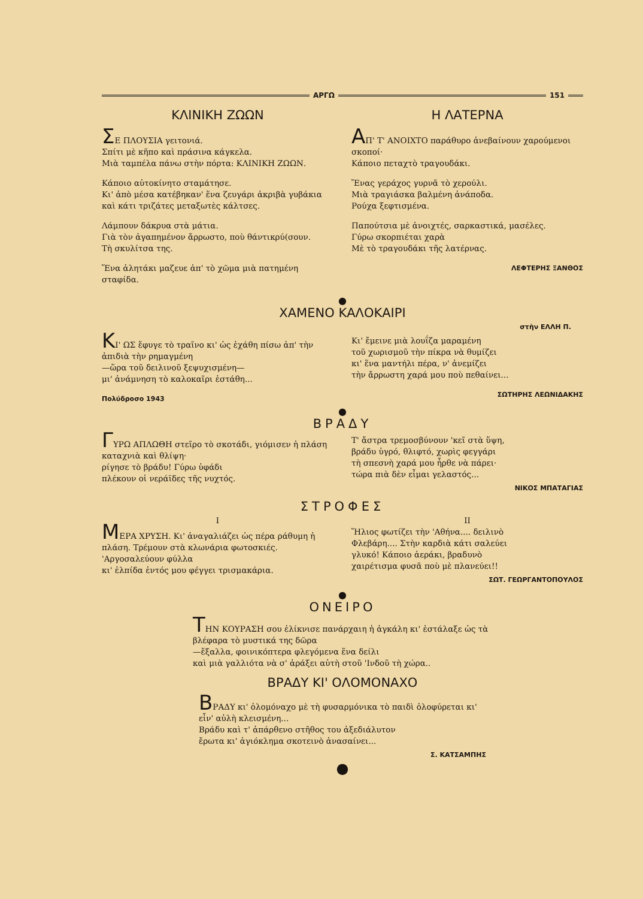ΑΡΓΩ 151
ΚΛΙΝΙΚΗ ΖΩΩΝ
ΣΕ ΠΛΟΥΣΙΑ γειτονιά.
Σπίτι μὲ κῆπο καὶ πράσινα κάγκελα.
Μιὰ ταμπέλα πάνω στὴν πόρτα: ΚΛΙΝΙΚΗ ΖΩΩΝ.
Κάποιο αὐτοκίνητο σταμάτησε.
Κι' ἀπὸ μέσα κατέβηκαν' ἕνα ζευγάρι ἀκριβὰ γυβάκια καὶ κάτι τριζάτες μεταξωτὲς κάλτσες.
Λάμπουν δάκρυα στὰ μάτια.
Γιὰ τὸν ἀγαπημένον ἄρρωστο, ποὺ θάντικρύ(σουν.
Τὴ σκυλίτσα της.
Ἕνα ἀλητάκι μαζευε ἀπ' τὸ χῶμα μιὰ πατημένη σταφίδα.
Η ΛΑΤΕΡΝΑ
ΑΠ' Τ' ΑΝΟΙΧΤΟ παράθυρο ἀνεβαίνουν χαρούμενοι σκοποί·
Κάποιο πεταχτὸ τραγουδάκι.
Ἕνας γεράχος γυρνᾶ τὸ χερούλι.
Μιὰ τραγιάσκα βαλμένη ἀνάποδα.
Ρούχα ξεφτισμένα.
Παπούτσια μὲ ἀνοιχτές, σαρκαστικά, μασέλες.
Γύρω σκορπιέται χαρὰ
Μὲ τὸ τραγουδάκι τῆς λατέρνας.
ΛΕΦΤΕΡΗΣ ΞΑΝΘΟΣ
●
ΧΑΜΕΝΟ ΚΑΛΟΚΑΙΡΙ
στὴν ΕΛΛΗ Π.
ΚΙ' ΩΣ ἔφυγε τὸ τραῖνο κι' ὡς ἐχάθη πίσω ἀπ' τὴν ἀπιδιὰ τὴν ρημαγμένη
—ὥρα τοῦ δειλινοῦ ξεψυχισμένη—
μι' ἀνάμνηση τὸ καλοκαῖρι ἐστάθη...
Πολύδροσο 1943
Κι' ἔμεινε μιὰ λουΐζα μαραμένη
τοῦ χωρισμοῦ τὴν πίκρα νὰ θυμίζει
κι' ἕνα μαντήλι πέρα, ν' ἀνεμίζει
τὴν ἄρρωστη χαρά μου ποὺ πεθαίνει...
ΣΩΤΗΡΗΣ ΛΕΩΝΙΔΑΚΗΣ
●
ΒΡΑΔΥ
ΓΥΡΩ ΑΠΛΩΘΗ στεῖρο τὸ σκοτάδι, γιόμισεν ἡ πλάση καταχνιὰ καὶ θλίψη·
ρίγησε τὸ βράδυ! Γύρω ὑφάδι
πλέκουν οἱ νεράϊδες τῆς νυχτός.
Τ' ἄστρα τρεμοσβύνουν 'κεῖ στὰ ὕψη,
βράδυ ὑγρό, θλιφτό, χωρὶς φεγγάρι
τὴ σπεσνὴ χαρά μου ἦρθε νὰ πάρει·
τώρα πιὰ δὲν εἶμαι γελαστός...
ΝΙΚΟΣ ΜΠΑΤΑΓΙΑΣ
ΣΤΡΟΦΕΣ
I
ΜΕΡΑ ΧΡΥΣΗ. Κι' ἀναγαλιάζει ὡς πέρα ράθυμη ἡ πλάση. Τρέμουν στὰ κλωνάρια φωτοσκιές. 'Αργοσαλεύουν φύλλα
κι' ἐλπίδα ἐντός μου φέγγει τρισμακάρια.
II
Ἥλιος φωτίζει τὴν 'Αθήνα.... δειλινὸ
Φλεβάρη.... Στὴν καρδιὰ κάτι σαλεύει
γλυκό! Κάποιο ἀεράκι, βραδυνὸ
χαιρέτισμα φυσᾶ ποὺ μὲ πλανεύει!!
ΣΩΤ. ΓΕΩΡΓΑΝΤΟΠΟΥΛΟΣ
●
ΟΝΕΙΡΟ
ΤΗΝ ΚΟΥΡΑΣΗ σου ἐλίκνισε πανάρχαιη ἡ ἀγκάλη κι' ἐστάλαξε ὡς τὰ βλέφαρα τὸ μυστικά της δῶρα
—ἔξαλλα, φοινικόπτερα φλεγόμενα ἕνα δείλι
καὶ μιὰ γαλλιότα νὰ σ' ἀράξει αὐτὴ στοῦ 'Ινδοῦ τὴ χώρα..
ΒΡΑΔΥ ΚΙ' ΟΛΟΜΟΝΑΧΟ
ΒΡΑΔΥ κι' ὁλομόναχο μὲ τὴ φυσαρμόνικα τὸ παιδὶ ὁλοφύρεται κι' εἶν' αὐλὴ κλεισμένη...
Βράδυ καὶ τ' ἀπάρθενο στῆθος του ἀξεδιάλυτον
ἔρωτα κι' ἀγιόκλημα σκοτεινὸ ἀνασαίνει...
Σ. ΚΑΤΣΑΜΠΗΣ
●